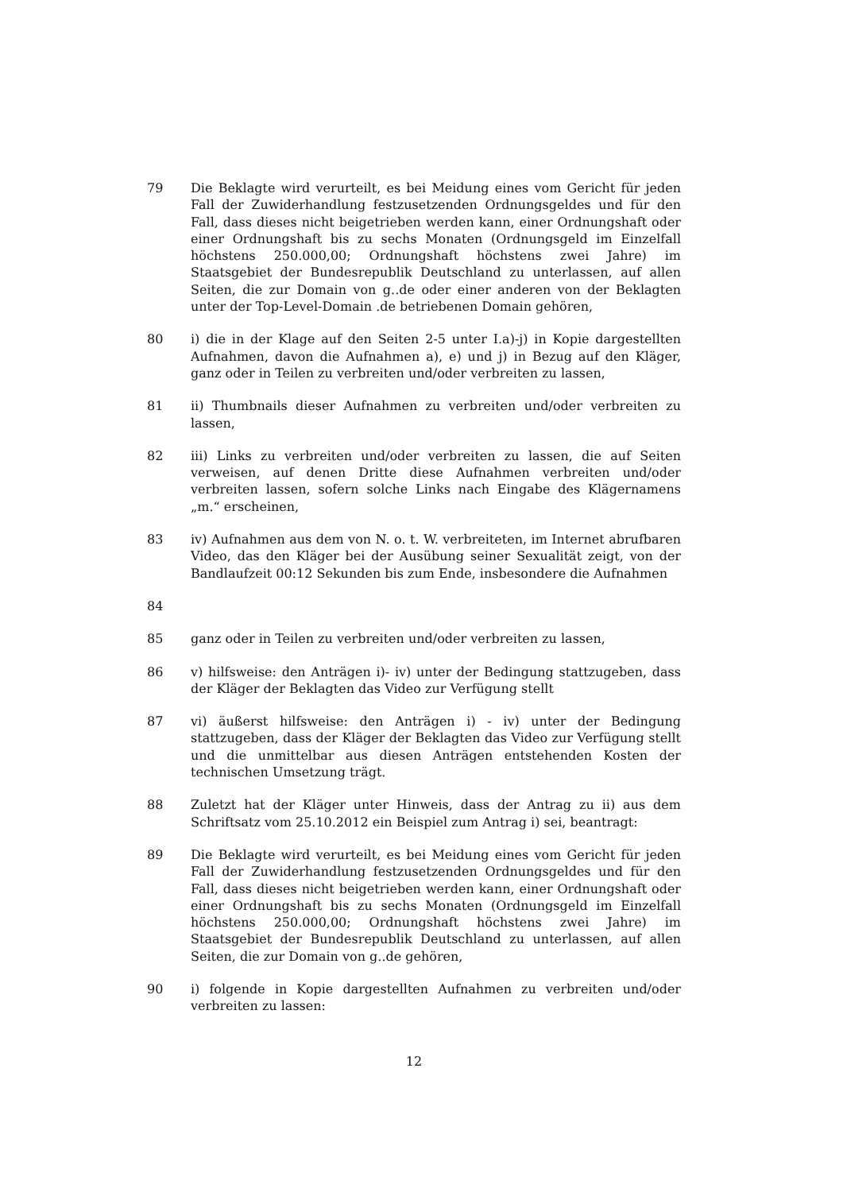79 Die Beklagte wird verurteilt, es bei Meidung eines vom Gericht für jeden Fall der Zuwiderhandlung festzusetzenden Ordnungsgeldes und für den Fall, dass dieses nicht beigetrieben werden kann, einer Ordnungshaft oder einer Ordnungshaft bis zu sechs Monaten (Ordnungsgeld im Einzelfall höchstens 250.000,00; Ordnungshaft höchstens zwei Jahre) im Staatsgebiet der Bundesrepublik Deutschland zu unterlassen, auf allen Seiten, die zur Domain von g..de oder einer anderen von der Beklagten unter der Top-Level-Domain .de betriebenen Domain gehören,
80 i) die in der Klage auf den Seiten 2-5 unter I.a)-j) in Kopie dargestellten Aufnahmen, davon die Aufnahmen a), e) und j) in Bezug auf den Kläger, ganz oder in Teilen zu verbreiten und/oder verbreiten zu lassen,
81 ii) Thumbnails dieser Aufnahmen zu verbreiten und/oder verbreiten zu lassen,
82 iii) Links zu verbreiten und/oder verbreiten zu lassen, die auf Seiten verweisen, auf denen Dritte diese Aufnahmen verbreiten und/oder verbreiten lassen, sofern solche Links nach Eingabe des Klägernamens „m.“ erscheinen,
83 iv) Aufnahmen aus dem von N. o. t. W. verbreiteten, im Internet abrufbaren Video, das den Kläger bei der Ausübung seiner Sexualität zeigt, von der Bandlaufzeit 00:12 Sekunden bis zum Ende, insbesondere die Aufnahmen
84
85 ganz oder in Teilen zu verbreiten und/oder verbreiten zu lassen,
86 v) hilfsweise: den Anträgen i)- iv) unter der Bedingung stattzugeben, dass der Kläger der Beklagten das Video zur Verfügung stellt
87 vi) äußerst hilfsweise: den Anträgen i) - iv) unter der Bedingung stattzugeben, dass der Kläger der Beklagten das Video zur Verfügung stellt und die unmittelbar aus diesen Anträgen entstehenden Kosten der technischen Umsetzung trägt.
88 Zuletzt hat der Kläger unter Hinweis, dass der Antrag zu ii) aus dem Schriftsatz vom 25.10.2012 ein Beispiel zum Antrag i) sei, beantragt:
89 Die Beklagte wird verurteilt, es bei Meidung eines vom Gericht für jeden Fall der Zuwiderhandlung festzusetzenden Ordnungsgeldes und für den Fall, dass dieses nicht beigetrieben werden kann, einer Ordnungshaft oder einer Ordnungshaft bis zu sechs Monaten (Ordnungsgeld im Einzelfall höchstens 250.000,00; Ordnungshaft höchstens zwei Jahre) im Staatsgebiet der Bundesrepublik Deutschland zu unterlassen, auf allen Seiten, die zur Domain von g..de gehören,
90 i) folgende in Kopie dargestellten Aufnahmen zu verbreiten und/oder verbreiten zu lassen:
12